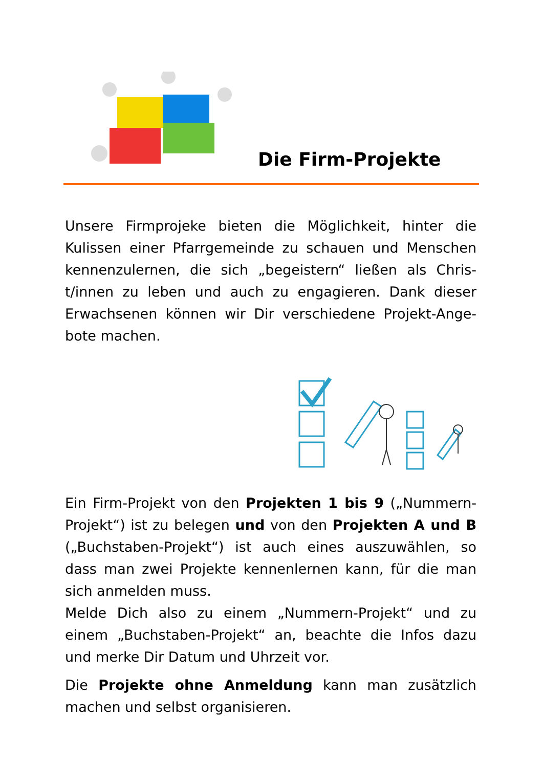Die Firm-Projekte
Unsere Firmprojeke bieten die Möglichkeit, hinter die Kulissen einer Pfarrgemeinde zu schauen und Menschen kennenzulernen, die sich „begeistern“ ließen als Chris-t/innen zu leben und auch zu engagieren. Dank dieser Erwachsenen können wir Dir verschiedene Projekt-Ange-bote machen.
Ein Firm-Projekt von den Projekten 1 bis 9 („Nummern-Projekt“) ist zu belegen und von den Projekten A und B („Buchstaben-Projekt“) ist auch eines auszuwählen, so dass man zwei Projekte kennenlernen kann, für die man sich anmelden muss.
Melde Dich also zu einem „Nummern-Projekt“ und zu einem „Buchstaben-Projekt“ an, beachte die Infos dazu und merke Dir Datum und Uhrzeit vor.
Die Projekte ohne Anmeldung kann man zusätzlich machen und selbst organisieren.